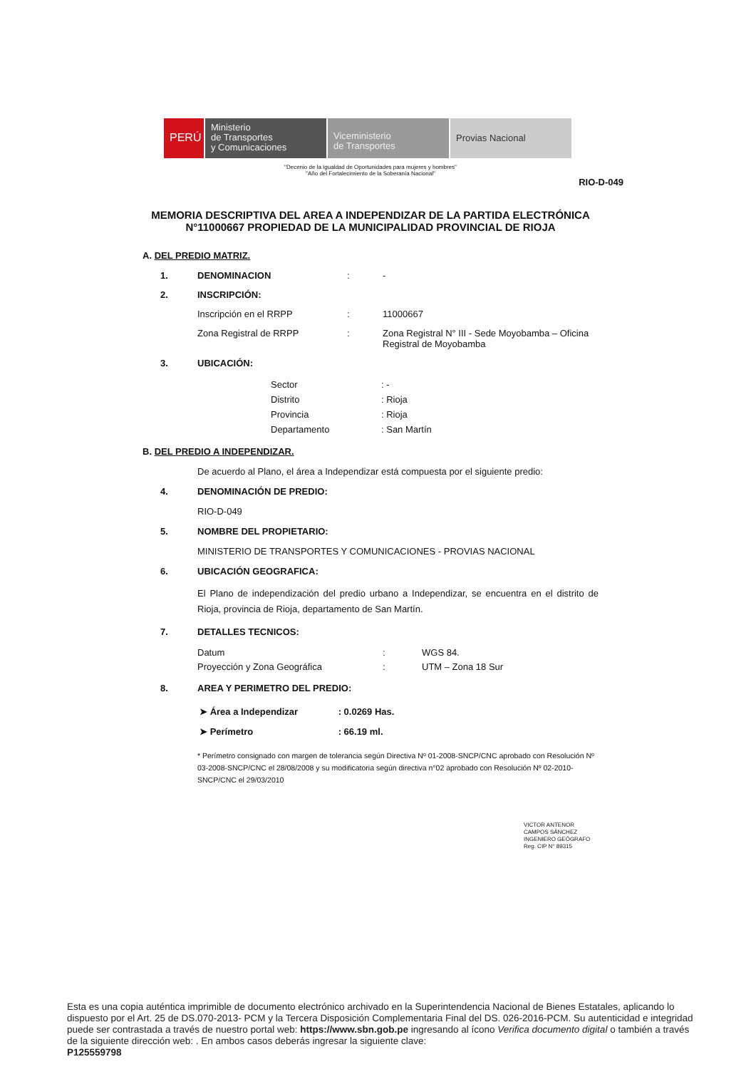PERÚ
Ministerio
de Transportes
y Comunicaciones
Viceministerio
de Transportes
Provias Nacional
"Decenio de la Igualdad de Oportunidades para mujeres y hombres"
"Año del Fortalecimiento de la Soberanía Nacional"
RIO-D-049
MEMORIA DESCRIPTIVA DEL AREA A INDEPENDIZAR DE LA PARTIDA ELECTRÓNICA N°11000667 PROPIEDAD DE LA MUNICIPALIDAD PROVINCIAL DE RIOJA
A. DEL PREDIO MATRIZ.
1. DENOMINACION: -
2. INSCRIPCIÓN:
Inscripción en el RRPP: 11000667
Zona Registral de RRPP: Zona Registral N° III - Sede Moyobamba – Oficina
Registral de Moyobamba
3. UBICACIÓN:
Sector: -
Distrito: Rioja
Provincia: Rioja
Departamento: San Martín
B. DEL PREDIO A INDEPENDIZAR.
De acuerdo al Plano, el área a Independizar está compuesta por el siguiente predio:
4. DENOMINACIÓN DE PREDIO:
RIO-D-049
5. NOMBRE DEL PROPIETARIO:
MINISTERIO DE TRANSPORTES Y COMUNICACIONES - PROVIAS NACIONAL
6. UBICACIÓN GEOGRAFICA:
El Plano de independización del predio urbano a Independizar, se encuentra en el distrito de Rioja, provincia de Rioja, departamento de San Martín.
7. DETALLES TECNICOS:
Datum: WGS 84.
Proyección y Zona Geográfica: UTM – Zona 18 Sur
8. AREA Y PERIMETRO DEL PREDIO:
➤ Área a Independizar: 0.0269 Has.
➤ Perímetro: 66.19 ml.
* Perímetro consignado con margen de tolerancia según Directiva Nº 01-2008-SNCP/CNC aprobado con Resolución Nº 03-2008-SNCP/CNC el 28/08/2008 y su modificatoria según directiva n°02 aprobado con Resolución Nº 02-2010-SNCP/CNC el 29/03/2010
VICTOR ANTENOR
CAMPOS SÁNCHEZ
INGENIERO GEÓGRAFO
Reg. CIP N° 89315
Esta es una copia auténtica imprimible de documento electrónico archivado en la Superintendencia Nacional de Bienes Estatales, aplicando lo dispuesto por el Art. 25 de DS.070-2013- PCM y la Tercera Disposición Complementaria Final del DS. 026-2016-PCM. Su autenticidad e integridad puede ser contrastada a través de nuestro portal web: https://www.sbn.gob.pe ingresando al ícono Verifica documento digital o también a través de la siguiente dirección web: . En ambos casos deberás ingresar la siguiente clave:
P125559798